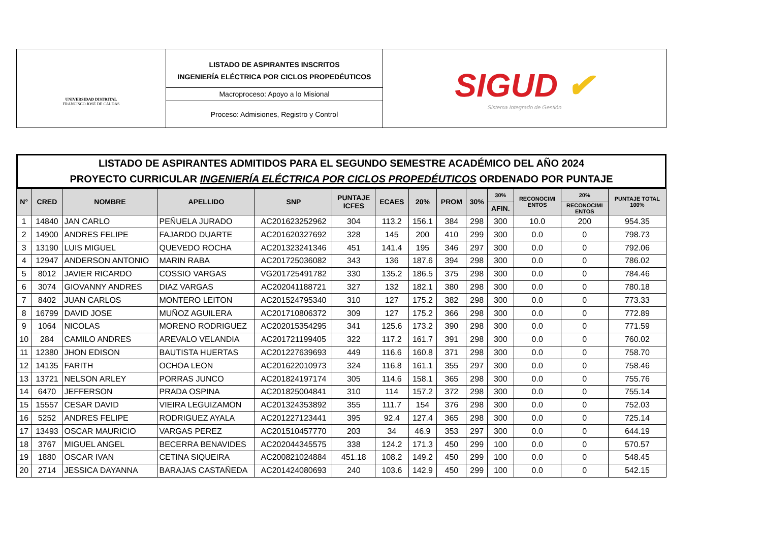UNIVERSIDAD DISTRITAL
FRANCISCO JOSÉ DE CALDAS
LISTADO DE ASPIRANTES INSCRITOS
INGENIERÍA ELÉCTRICA POR CICLOS PROPEDÉUTICOS
Macroproceso: Apoyo a lo Misional
Proceso: Admisiones, Registro y Control
SIGUD ✔
Sistema Integrado de Gestión
LISTADO DE ASPIRANTES ADMITIDOS PARA EL SEGUNDO SEMESTRE ACADÉMICO DEL AÑO 2024
PROYECTO CURRICULAR INGENIERÍA ELÉCTRICA POR CICLOS PROPEDÉUTICOS ORDENADO POR PUNTAJE
| N° | CRED | NOMBRE | APELLIDO | SNP | PUNTAJE ICFES | ECAES | 20% | PROM | 30% | 30% | RECONOCIMI ENTOS | 20% | PUNTAJE TOTAL 100% |
| --- | --- | --- | --- | --- | --- | --- | --- | --- | --- | --- | --- | --- | --- |
| | | | | | | | | | | AFIN. | | RECONOCIMI ENTOS | |
| 1 | 14840 | JAN CARLO | PEÑUELA JURADO | AC201623252962 | 304 | 113.2 | 156.1 | 384 | 298 | 300 | 10.0 | 200 | 954.35 |
| 2 | 14900 | ANDRES FELIPE | FAJARDO DUARTE | AC201620327692 | 328 | 145 | 200 | 410 | 299 | 300 | 0.0 | 0 | 798.73 |
| 3 | 13190 | LUIS MIGUEL | QUEVEDO ROCHA | AC201323241346 | 451 | 141.4 | 195 | 346 | 297 | 300 | 0.0 | 0 | 792.06 |
| 4 | 12947 | ANDERSON ANTONIO | MARIN RABA | AC201725036082 | 343 | 136 | 187.6 | 394 | 298 | 300 | 0.0 | 0 | 786.02 |
| 5 | 8012 | JAVIER RICARDO | COSSIO VARGAS | VG201725491782 | 330 | 135.2 | 186.5 | 375 | 298 | 300 | 0.0 | 0 | 784.46 |
| 6 | 3074 | GIOVANNY ANDRES | DIAZ VARGAS | AC202041188721 | 327 | 132 | 182.1 | 380 | 298 | 300 | 0.0 | 0 | 780.18 |
| 7 | 8402 | JUAN CARLOS | MONTERO LEITON | AC201524795340 | 310 | 127 | 175.2 | 382 | 298 | 300 | 0.0 | 0 | 773.33 |
| 8 | 16799 | DAVID JOSE | MUÑOZ AGUILERA | AC201710806372 | 309 | 127 | 175.2 | 366 | 298 | 300 | 0.0 | 0 | 772.89 |
| 9 | 1064 | NICOLAS | MORENO RODRIGUEZ | AC202015354295 | 341 | 125.6 | 173.2 | 390 | 298 | 300 | 0.0 | 0 | 771.59 |
| 10 | 284 | CAMILO ANDRES | AREVALO VELANDIA | AC201721199405 | 322 | 117.2 | 161.7 | 391 | 298 | 300 | 0.0 | 0 | 760.02 |
| 11 | 12380 | JHON EDISON | BAUTISTA HUERTAS | AC201227639693 | 449 | 116.6 | 160.8 | 371 | 298 | 300 | 0.0 | 0 | 758.70 |
| 12 | 14135 | FARITH | OCHOA LEON | AC201622010973 | 324 | 116.8 | 161.1 | 355 | 297 | 300 | 0.0 | 0 | 758.46 |
| 13 | 13721 | NELSON ARLEY | PORRAS JUNCO | AC201824197174 | 305 | 114.6 | 158.1 | 365 | 298 | 300 | 0.0 | 0 | 755.76 |
| 14 | 6470 | JEFFERSON | PRADA OSPINA | AC201825004841 | 310 | 114 | 157.2 | 372 | 298 | 300 | 0.0 | 0 | 755.14 |
| 15 | 15557 | CESAR DAVID | VIEIRA LEGUIZAMON | AC201324353892 | 355 | 111.7 | 154 | 376 | 298 | 300 | 0.0 | 0 | 752.03 |
| 16 | 5252 | ANDRES FELIPE | RODRIGUEZ AYALA | AC201227123441 | 395 | 92.4 | 127.4 | 365 | 298 | 300 | 0.0 | 0 | 725.14 |
| 17 | 13493 | OSCAR MAURICIO | VARGAS PEREZ | AC201510457770 | 203 | 34 | 46.9 | 353 | 297 | 300 | 0.0 | 0 | 644.19 |
| 18 | 3767 | MIGUEL ANGEL | BECERRA BENAVIDES | AC202044345575 | 338 | 124.2 | 171.3 | 450 | 299 | 100 | 0.0 | 0 | 570.57 |
| 19 | 1880 | OSCAR IVAN | CETINA SIQUEIRA | AC200821024884 | 451.18 | 108.2 | 149.2 | 450 | 299 | 100 | 0.0 | 0 | 548.45 |
| 20 | 2714 | JESSICA DAYANNA | BARAJAS CASTAÑEDA | AC201424080693 | 240 | 103.6 | 142.9 | 450 | 299 | 100 | 0.0 | 0 | 542.15 |